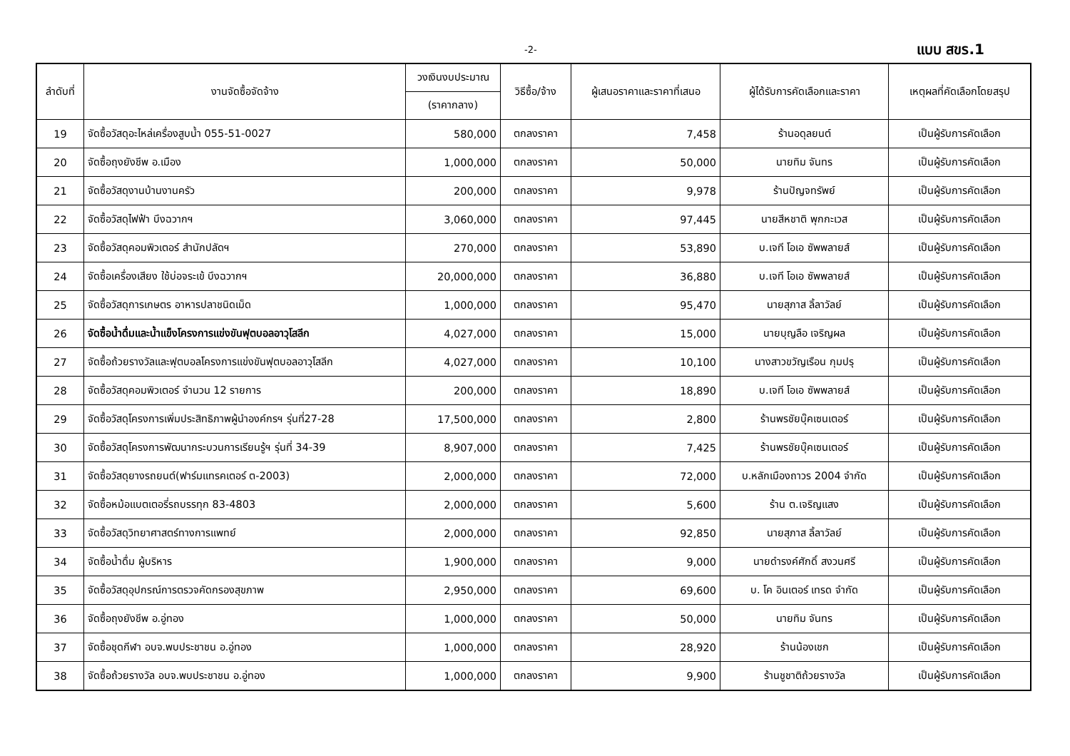-2- แบบ สขร.1
| ลำดับที่ | งานจัดซื้อจัดจ้าง | วงเงินงบประมาณ | วิธีซื้อ/จ้าง | ผู้เสนอราคาและราคาที่เสนอ | ผู้ได้รับการคัดเลือกและราคา | เหตุผลที่คัดเลือกโดยสรุป |
| --- | --- | --- | --- | --- | --- | --- |
| | | (ราคากลาง) | | | | |
| 19 | จัดซื้อวัสดุอะไหล่เครื่องสูบน้ำ 055-51-0027 | 580,000 | ตกลงราคา | 7,458 | ร้านอดุลยนต์ | เป็นผู้รับการคัดเลือก |
| 20 | จัดซื้อถุงยังชีพ อ.เมือง | 1,000,000 | ตกลงราคา | 50,000 | นายทิม จันทร | เป็นผู้รับการคัดเลือก |
| 21 | จัดซื้อวัสดุงานบ้านงานครัว | 200,000 | ตกลงราคา | 9,978 | ร้านปัญจทรัพย์ | เป็นผู้รับการคัดเลือก |
| 22 | จัดซื้อวัสดุไฟฟ้า บึงฉวากฯ | 3,060,000 | ตกลงราคา | 97,445 | นายสีหชาติ พุกกะเวส | เป็นผู้รับการคัดเลือก |
| 23 | จัดซื้อวัสดุคอมพิวเตอร์ สำนักปลัดฯ | 270,000 | ตกลงราคา | 53,890 | บ.เจที โอเอ ซัพพลายส์ | เป็นผู้รับการคัดเลือก |
| 24 | จัดซื้อเครื่องเสียง ใช้บ่อจระเข้ บึงฉวากฯ | 20,000,000 | ตกลงราคา | 36,880 | บ.เจที โอเอ ซัพพลายส์ | เป็นผู้รับการคัดเลือก |
| 25 | จัดซื้อวัสดุการเกษตร อาหารปลาชนิดเม็ด | 1,000,000 | ตกลงราคา | 95,470 | นายสุภาส ลิ้ลาวัลย์ | เป็นผู้รับการคัดเลือก |
| 26 | จัดซื้อน้ำดื่มและน้ำแข็งโครงการแข่งขันฟุตบอลอาวุโสลีก | 4,027,000 | ตกลงราคา | 15,000 | นายบุญลือ เจริญผล | เป็นผู้รับการคัดเลือก |
| 27 | จัดซื้อถ้วยรางวัลและฟุตบอลโครงการแข่งขันฟุตบอลอาวุโสลีก | 4,027,000 | ตกลงราคา | 10,100 | นางสาวขวัญเรือน กุมปรุ | เป็นผู้รับการคัดเลือก |
| 28 | จัดซื้อวัสดุคอมพิวเตอร์ จำนวน 12 รายการ | 200,000 | ตกลงราคา | 18,890 | บ.เจที โอเอ ซัพพลายส์ | เป็นผู้รับการคัดเลือก |
| 29 | จัดซื้อวัสดุโครงการเพิ่มประสิทธิภาพผู้นำองค์กรฯ รุ่นที่27-28 | 17,500,000 | ตกลงราคา | 2,800 | ร้านพรชัยบุ๊คเซนเตอร์ | เป็นผู้รับการคัดเลือก |
| 30 | จัดซื้อวัสดุโครงการพัฒนากระบวนการเรียนรู้ฯ รุ่นที่ 34-39 | 8,907,000 | ตกลงราคา | 7,425 | ร้านพรชัยบุ๊คเซนเตอร์ | เป็นผู้รับการคัดเลือก |
| 31 | จัดซื้อวัสดุยางรถยนต์(ฟาร์มแทรคเตอร์ ต-2003) | 2,000,000 | ตกลงราคา | 72,000 | บ.หลักเมืองถาวร 2004 จำกัด | เป็นผู้รับการคัดเลือก |
| 32 | จัดซื้อหม้อแบตเตอรี่รถบรรทุก 83-4803 | 2,000,000 | ตกลงราคา | 5,600 | ร้าน ต.เจริญแสง | เป็นผู้รับการคัดเลือก |
| 33 | จัดซื้อวัสดุวิทยาศาสตร์ทางการแพทย์ | 2,000,000 | ตกลงราคา | 92,850 | นายสุภาส ลิ้ลาวัลย์ | เป็นผู้รับการคัดเลือก |
| 34 | จัดซื้อน้ำดื่ม ผู้บริหาร | 1,900,000 | ตกลงราคา | 9,000 | นายดำรงค์ศักดิ์ สงวนศรี | เป็นผู้รับการคัดเลือก |
| 35 | จัดซื้อวัสดุอุปกรณ์การตรวจคัดกรองสุขภาพ | 2,950,000 | ตกลงราคา | 69,600 | บ. โค อินเตอร์ เทรด จำกัด | เป็นผู้รับการคัดเลือก |
| 36 | จัดซื้อถุงยังชีพ อ.อู่ทอง | 1,000,000 | ตกลงราคา | 50,000 | นายทิม จันทร | เป็นผู้รับการคัดเลือก |
| 37 | จัดซื้อชุดกีฬา อบจ.พบประชาชน อ.อู่ทอง | 1,000,000 | ตกลงราคา | 28,920 | ร้านน้องเชก | เป็นผู้รับการคัดเลือก |
| 38 | จัดซื้อถ้วยรางวัล อบจ.พบประชาชน อ.อู่ทอง | 1,000,000 | ตกลงราคา | 9,900 | ร้านชูชาติถ้วยรางวัล | เป็นผู้รับการคัดเลือก |